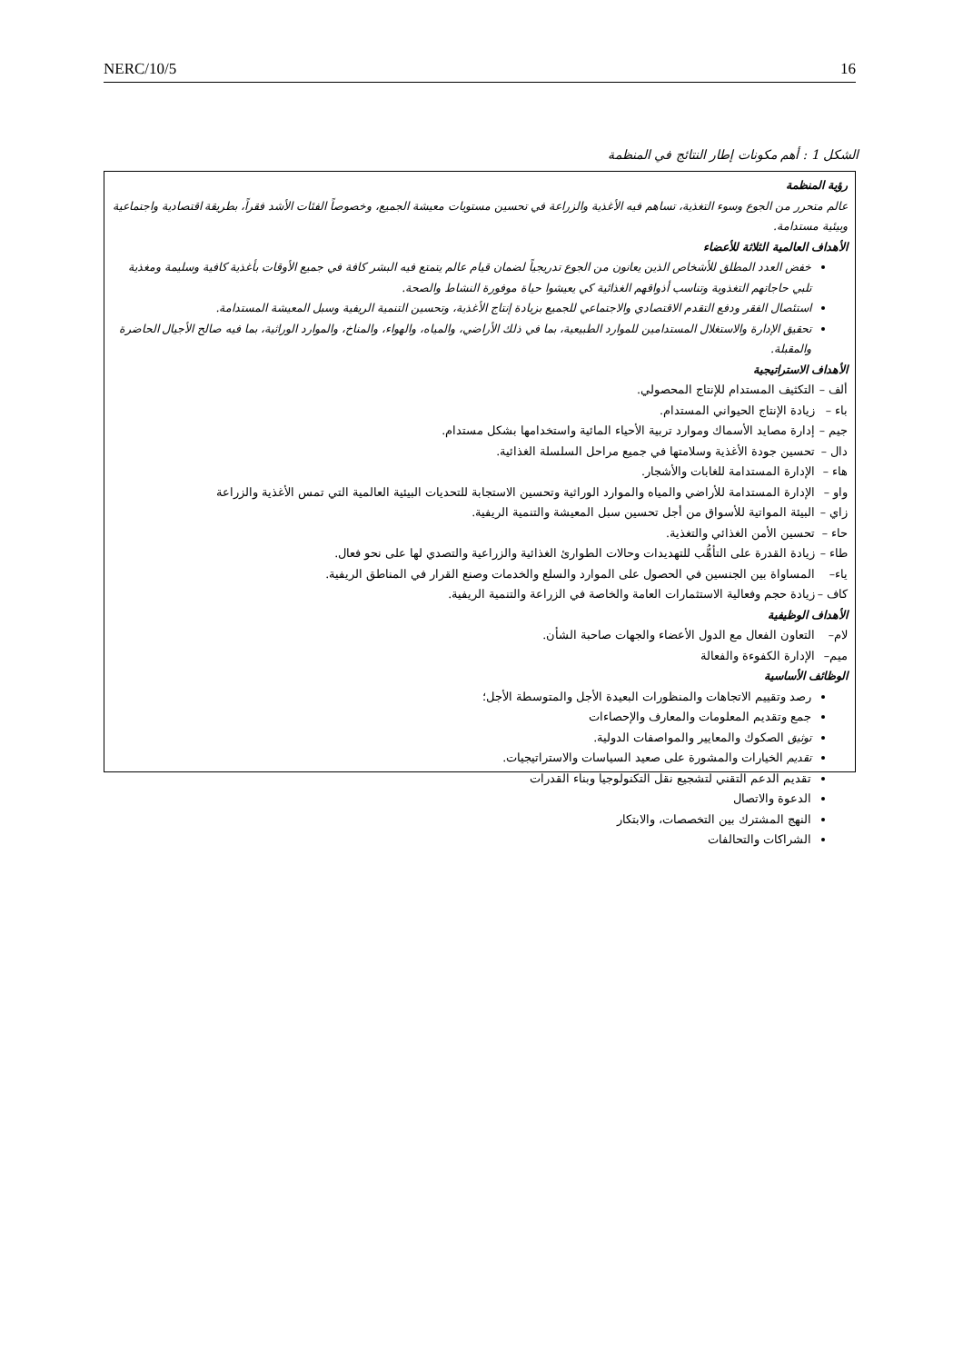NERC/10/5 16
الشكل 1 : أهم مكونات إطار النتائج في المنظمة
رؤية المنظمة
عالم متحرر من الجوع وسوء التغذية، تساهم فيه الأغذية والزراعة في تحسين مستويات معيشة الجميع، وخصوصاً الفئات الأشد فقراً، بطريقة اقتصادية واجتماعية وبيئية مستدامة.
الأهداف العالمية الثلاثة للأعضاء
خفض العدد المطلق للأشخاص الذين يعانون من الجوع تدريجياً لضمان قيام عالم يتمتع فيه البشر كافة في جميع الأوقات بأغذية كافية وسليمة ومغذية تلبي حاجاتهم التغذوية وتناسب أذواقهم الغذائية كي يعيشوا حياة موفورة النشاط والصحة.
استئصال الفقر ودفع التقدم الاقتصادي والاجتماعي للجميع بزيادة إنتاج الأغذية، وتحسين التنمية الريفية وسبل المعيشة المستدامة.
تحقيق الإدارة والاستغلال المستدامين للموارد الطبيعية، بما في ذلك الأراضي، والمياه، والهواء، والمناخ، والموارد الوراثية، بما فيه صالح الأجيال الحاضرة والمقبلة.
الأهداف الاستراتيجية
ألف – التكثيف المستدام للإنتاج المحصولي.
باء – زيادة الإنتاج الحيواني المستدام.
جيم – إدارة مصايد الأسماك وموارد تربية الأحياء المائية واستخدامها بشكل مستدام.
دال – تحسين جودة الأغذية وسلامتها في جميع مراحل السلسلة الغذائية.
هاء – الإدارة المستدامة للغابات والأشجار.
واو – الإدارة المستدامة للأراضي والمياه والموارد الوراثية وتحسين الاستجابة للتحديات البيئية العالمية التي تمس الأغذية والزراعة
زاي – البيئة المواتية للأسواق من أجل تحسين سبل المعيشة والتنمية الريفية.
حاء – تحسين الأمن الغذائي والتغذية.
طاء – زيادة القدرة على التأهُّب للتهديدات وحالات الطوارئ الغذائية والزراعية والتصدي لها على نحو فعال.
ياء– المساواة بين الجنسين في الحصول على الموارد والسلع والخدمات وصنع القرار في المناطق الريفية.
كاف – زيادة حجم وفعالية الاستثمارات العامة والخاصة في الزراعة والتنمية الريفية.
الأهداف الوظيفية
لام– التعاون الفعال مع الدول الأعضاء والجهات صاحبة الشأن.
ميم– الإدارة الكفوءة والفعالة
الوظائف الأساسية
رصد وتقييم الاتجاهات والمنظورات البعيدة الأجل والمتوسطة الأجل؛
جمع وتقديم المعلومات والمعارف والإحصاءات
توثيق الصكوك والمعايير والمواصفات الدولية.
تقديم الخيارات والمشورة على صعيد السياسات والاستراتيجيات.
تقديم الدعم التقني لتشجيع نقل التكنولوجيا وبناء القدرات
الدعوة والاتصال
النهج المشترك بين التخصصات، والابتكار
الشراكات والتحالفات